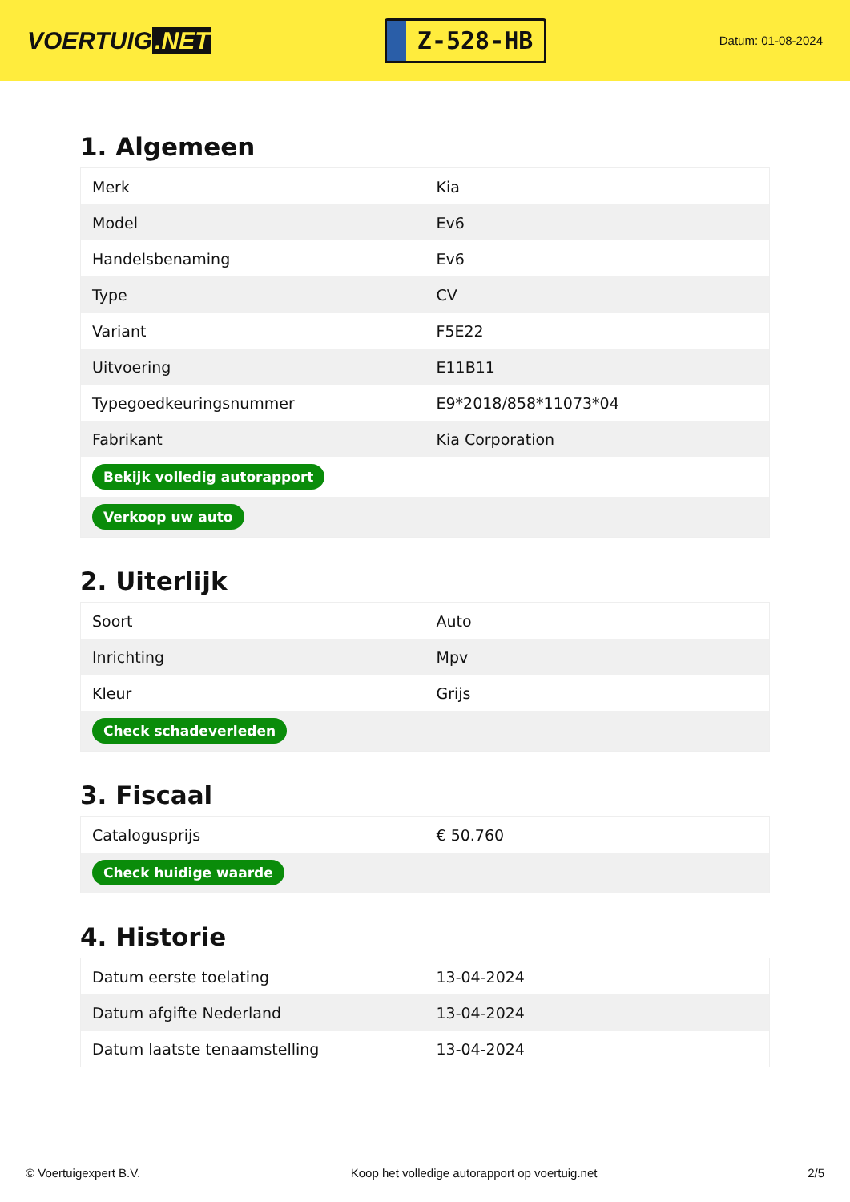VOERTUIG.NET
Z-528-HB
Datum: 01-08-2024
1. Algemeen
| Merk | Kia |
| Model | Ev6 |
| Handelsbenaming | Ev6 |
| Type | CV |
| Variant | F5E22 |
| Uitvoering | E11B11 |
| Typegoedkeuringsnummer | E9*2018/858*11073*04 |
| Fabrikant | Kia Corporation |
| Bekijk volledig autorapport | |
| Verkoop uw auto | |
2. Uiterlijk
| Soort | Auto |
| Inrichting | Mpv |
| Kleur | Grijs |
| Check schadeverleden | |
3. Fiscaal
| Catalogusprijs | € 50.760 |
| Check huidige waarde | |
4. Historie
| Datum eerste toelating | 13-04-2024 |
| Datum afgifte Nederland | 13-04-2024 |
| Datum laatste tenaamstelling | 13-04-2024 |
© Voertuigexpert B.V. Koop het volledige autorapport op voertuig.net 2/5